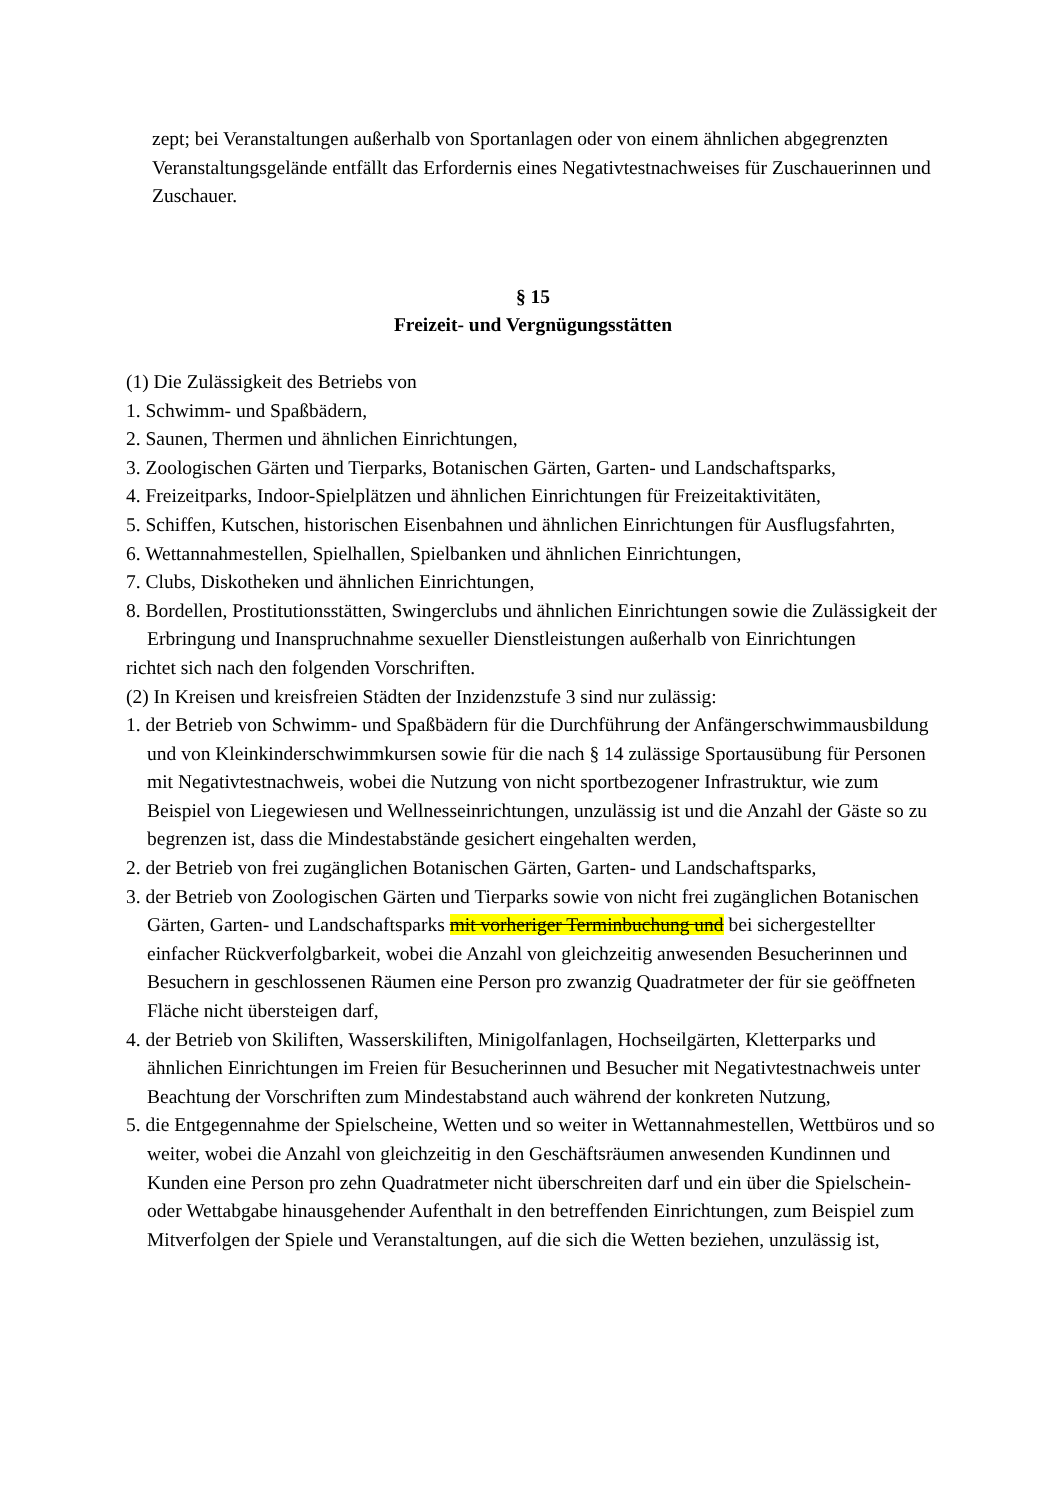zept; bei Veranstaltungen außerhalb von Sportanlagen oder von einem ähnlichen abge­grenzten Veranstaltungsgelände entfällt das Erfordernis eines Negativtestnachweises für Zuschauerinnen und Zuschauer.
§ 15
Freizeit- und Vergnügungsstätten
(1) Die Zulässigkeit des Betriebs von
1. Schwimm- und Spaßbädern,
2. Saunen, Thermen und ähnlichen Einrichtungen,
3. Zoologischen Gärten und Tierparks, Botanischen Gärten, Garten- und Landschaftsparks,
4. Freizeitparks, Indoor-Spielplätzen und ähnlichen Einrichtungen für Freizeitaktivitäten,
5. Schiffen, Kutschen, historischen Eisenbahnen und ähnlichen Einrichtungen für Ausflugs­fahrten,
6. Wettannahmestellen, Spielhallen, Spielbanken und ähnlichen Einrichtungen,
7. Clubs, Diskotheken und ähnlichen Einrichtungen,
8. Bordellen, Prostitutionsstätten, Swingerclubs und ähnlichen Einrichtungen sowie die Zuläs­sigkeit der Erbringung und Inanspruchnahme sexueller Dienstleistungen außerhalb von Einrichtungen
richtet sich nach den folgenden Vorschriften.
(2) In Kreisen und kreisfreien Städten der Inzidenzstufe 3 sind nur zulässig:
1. der Betrieb von Schwimm- und Spaßbädern für die Durchführung der Anfänger­schwimmausbildung und von Kleinkinderschwimmkursen sowie für die nach § 14 zuläs­sige Sportausübung für Personen mit Negativtestnachweis, wobei die Nutzung von nicht sportbezogener Infrastruktur, wie zum Beispiel von Liegewiesen und Wellnesseinrichtun­gen, unzulässig ist und die Anzahl der Gäste so zu begrenzen ist, dass die Mindestabstände gesichert eingehalten werden,
2. der Betrieb von frei zugänglichen Botanischen Gärten, Garten- und Landschaftsparks,
3. der Betrieb von Zoologischen Gärten und Tierparks sowie von nicht frei zugänglichen Bo­tanischen Gärten, Garten- und Landschaftsparks mit vorheriger Terminbuchung und bei si­chergestellter einfacher Rückverfolgbarkeit, wobei die Anzahl von gleichzeitig anwesenden Besucherinnen und Besuchern in geschlossenen Räumen eine Person pro zwanzig Quadrat­meter der für sie geöffneten Fläche nicht übersteigen darf,
4. der Betrieb von Skiliften, Wasserskiliften, Minigolfanlagen, Hochseilgärten, Kletterparks und ähnlichen Einrichtungen im Freien für Besucherinnen und Besucher mit Negativtest­nachweis unter Beachtung der Vorschriften zum Mindestabstand auch während der konkre­ten Nutzung,
5. die Entgegennahme der Spielscheine, Wetten und so weiter in Wettannahmestellen, Wett­büros und so weiter, wobei die Anzahl von gleichzeitig in den Geschäftsräumen anwesen­den Kundinnen und Kunden eine Person pro zehn Quadratmeter nicht überschreiten darf und ein über die Spielschein- oder Wettabgabe hinausgehender Aufenthalt in den betreffen­den Einrichtungen, zum Beispiel zum Mitverfolgen der Spiele und Veranstaltungen, auf die sich die Wetten beziehen, unzulässig ist,